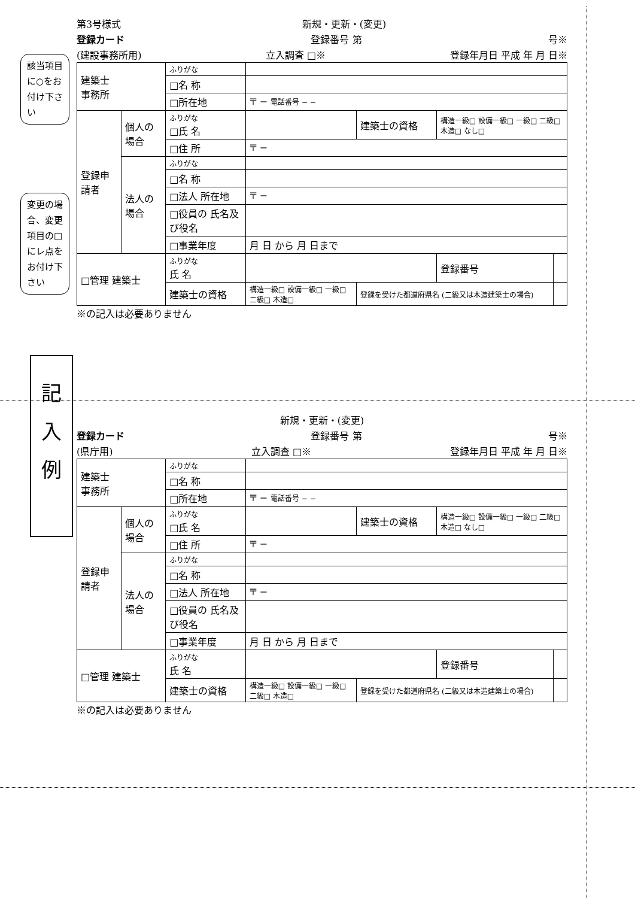該当項目に○をお付け下さい
変更の場合、変更項目の□にレ点をお付け下さい
記
入
例
第3号様式 新規・更新・(変更)
登録カード 登録番号 第 号※
(建設事務所用) 立入調査 □※ 登録年月日 平成 年 月 日※
| 建築士 事務所 | | ふりがな | | | | |
| | | □名 称 | | | | |
| | | □所在地 | 〒 − 電話番号 − − | | | |
| 登録申請者 | 個人の場合 | ふりがな □氏 名 | | 建築士の資格 | 構造一級□ 設備一級□ 一級□ 二級□ 木造□ なし□ | |
| | | □住 所 | 〒 − | | | |
| | 法人の場合 | ふりがな | | | | |
| | | □名 称 | | | | |
| | | □法人 所在地 | 〒 − | | | |
| | | □役員の 氏名及び役名 | | | | |
| | | □事業年度 | 月 日 から 月 日まで | | | |
| □管理 建築士 | | ふりがな 氏 名 | | | 登録番号 | |
| | | 建築士の資格 | 構造一級□ 設備一級□ 一級□ 二級□ 木造□ | 登録を受けた都道府県名 (二級又は木造建築士の場合) | | |
※の記入は必要ありません
新規・更新・(変更)
登録カード 登録番号 第 号※
(県庁用) 立入調査 □※ 登録年月日 平成 年 月 日※
| 建築士 事務所 | | ふりがな | | | | |
| | | □名 称 | | | | |
| | | □所在地 | 〒 − 電話番号 − − | | | |
| 登録申請者 | 個人の場合 | ふりがな □氏 名 | | 建築士の資格 | 構造一級□ 設備一級□ 一級□ 二級□ 木造□ なし□ | |
| | | □住 所 | 〒 − | | | |
| | 法人の場合 | ふりがな | | | | |
| | | □名 称 | | | | |
| | | □法人 所在地 | 〒 − | | | |
| | | □役員の 氏名及び役名 | | | | |
| | | □事業年度 | 月 日 から 月 日まで | | | |
| □管理 建築士 | | ふりがな 氏 名 | | | 登録番号 | |
| | | 建築士の資格 | 構造一級□ 設備一級□ 一級□ 二級□ 木造□ | 登録を受けた都道府県名 (二級又は木造建築士の場合) | | |
※の記入は必要ありません